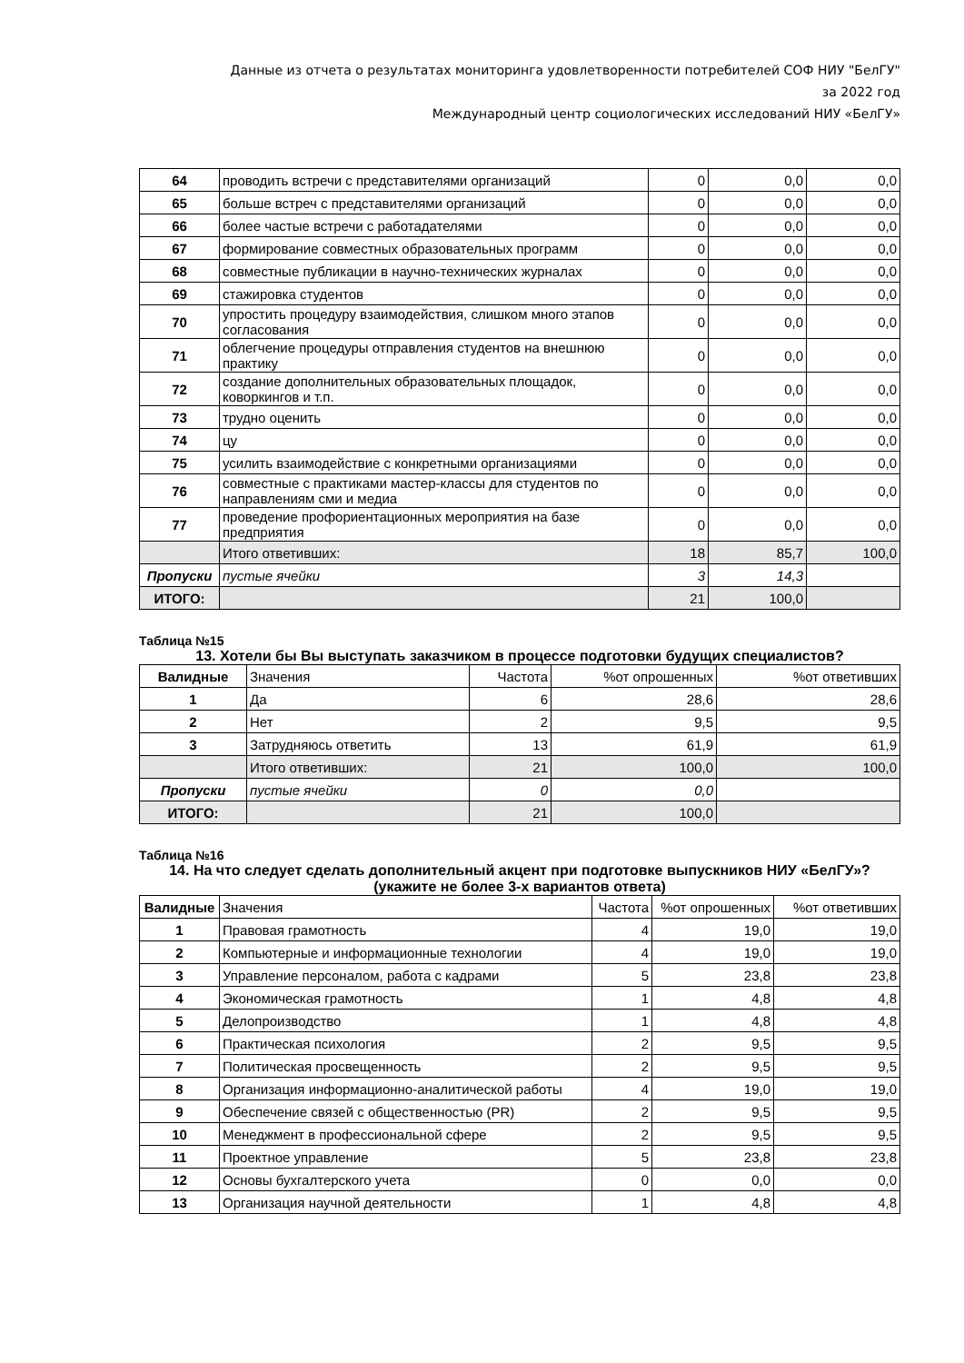Данные из отчета о результатах мониторинга удовлетворенности потребителей СОФ НИУ "БелГУ"
за 2022 год
Международный центр социологических исследований НИУ «БелГУ»
| 64 | проводить встречи с представителями организаций | 0 | 0,0 | 0,0 |
| 65 | больше встреч с представителями организаций | 0 | 0,0 | 0,0 |
| 66 | более частые встречи с работадателями | 0 | 0,0 | 0,0 |
| 67 | формирование совместных образовательных программ | 0 | 0,0 | 0,0 |
| 68 | совместные публикации в научно-технических журналах | 0 | 0,0 | 0,0 |
| 69 | стажировка студентов | 0 | 0,0 | 0,0 |
| 70 | упростить процедуру взаимодействия, слишком много этапов согласования | 0 | 0,0 | 0,0 |
| 71 | облегчение процедуры отправления студентов на внешнюю практику | 0 | 0,0 | 0,0 |
| 72 | создание дополнительных образовательных площадок, коворкингов и т.п. | 0 | 0,0 | 0,0 |
| 73 | трудно оценить | 0 | 0,0 | 0,0 |
| 74 | цу | 0 | 0,0 | 0,0 |
| 75 | усилить взаимодействие с конкретными организациями | 0 | 0,0 | 0,0 |
| 76 | совместные с практиками мастер-классы для студентов по направлениям сми и медиа | 0 | 0,0 | 0,0 |
| 77 | проведение профориентационных мероприятия на базе предприятия | 0 | 0,0 | 0,0 |
| | Итого ответивших: | 18 | 85,7 | 100,0 |
| Пропуски | пустые ячейки | 3 | 14,3 | |
| ИТОГО: | | 21 | 100,0 | |
Таблица №15
13. Хотели бы Вы выступать заказчиком в процессе подготовки будущих специалистов?
| Валидные | Значения | Частота | %от опрошенных | %от ответивших |
| --- | --- | --- | --- | --- |
| 1 | Да | 6 | 28,6 | 28,6 |
| 2 | Нет | 2 | 9,5 | 9,5 |
| 3 | Затрудняюсь ответить | 13 | 61,9 | 61,9 |
| | Итого ответивших: | 21 | 100,0 | 100,0 |
| Пропуски | пустые ячейки | 0 | 0,0 | |
| ИТОГО: | | 21 | 100,0 | |
Таблица №16
14. На что следует сделать дополнительный акцент при подготовке выпускников НИУ «БелГУ»? (укажите не более 3-х вариантов ответа)
| Валидные | Значения | Частота | %от опрошенных | %от ответивших |
| --- | --- | --- | --- | --- |
| 1 | Правовая грамотность | 4 | 19,0 | 19,0 |
| 2 | Компьютерные и информационные технологии | 4 | 19,0 | 19,0 |
| 3 | Управление персоналом, работа с кадрами | 5 | 23,8 | 23,8 |
| 4 | Экономическая грамотность | 1 | 4,8 | 4,8 |
| 5 | Делопроизводство | 1 | 4,8 | 4,8 |
| 6 | Практическая психология | 2 | 9,5 | 9,5 |
| 7 | Политическая просвещенность | 2 | 9,5 | 9,5 |
| 8 | Организация информационно-аналитической работы | 4 | 19,0 | 19,0 |
| 9 | Обеспечение связей с общественностью (PR) | 2 | 9,5 | 9,5 |
| 10 | Менеджмент в профессиональной сфере | 2 | 9,5 | 9,5 |
| 11 | Проектное управление | 5 | 23,8 | 23,8 |
| 12 | Основы бухгалтерского учета | 0 | 0,0 | 0,0 |
| 13 | Организация научной деятельности | 1 | 4,8 | 4,8 |